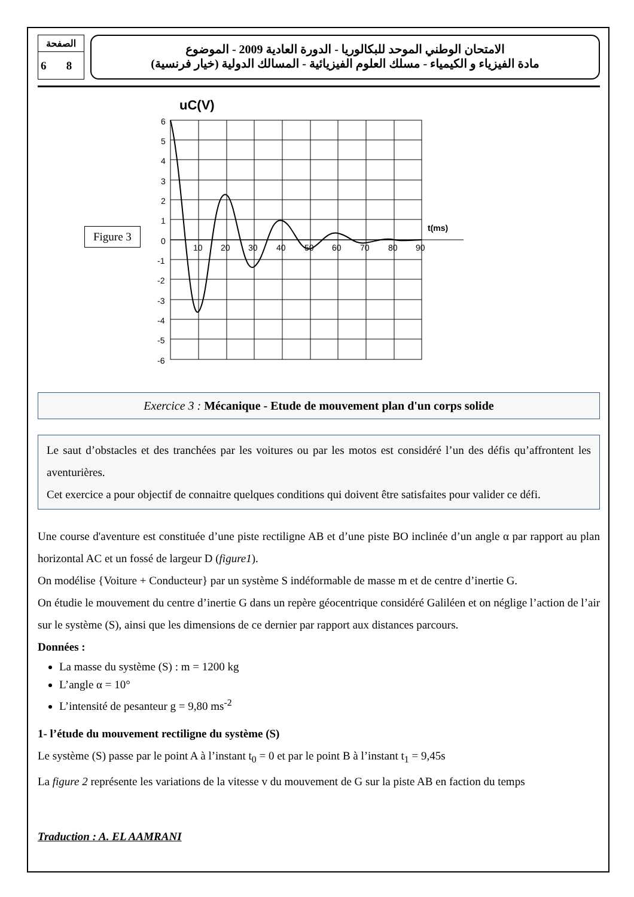الصفحة
6 8
الامتحان الوطني الموحد للبكالوريا - الدورة العادية 2009 - الموضوع
مادة الفيزياء و الكيمياء - مسلك العلوم الفيزيائية - المسالك الدولية (خيار فرنسية)
Figure 3
uC(V)
6
5
4
3
2
1
0
-1
-2
-3
-4
-5
-6
10
20
30
40
50
60
70
80
90
t(ms)
Exercice 3 : Mécanique - Etude de mouvement plan d'un corps solide
Le saut d’obstacles et des tranchées par les voitures ou par les motos est considéré l’un des défis qu’affrontent les aventurières.
Cet exercice a pour objectif de connaitre quelques conditions qui doivent être satisfaites pour valider ce défi.
Une course d'aventure est constituée d’une piste rectiligne AB et d’une piste BO inclinée d’un angle α par rapport au plan horizontal AC et un fossé de largeur D (figure1).
On modélise {Voiture + Conducteur} par un système S indéformable de masse m et de centre d’inertie G.
On étudie le mouvement du centre d’inertie G dans un repère géocentrique considéré Galiléen et on néglige l’action de l’air sur le système (S), ainsi que les dimensions de ce dernier par rapport aux distances parcours.
Données :
La masse du système (S) : m = 1200 kg
L’angle α = 10°
L’intensité de pesanteur g = 9,80 ms<sup>-2</sup>
1- l’étude du mouvement rectiligne du système (S)
Le système (S) passe par le point A à l’instant t<sub>0</sub> = 0 et par le point B à l’instant t<sub>1</sub> = 9,45s
La figure 2 représente les variations de la vitesse v du mouvement de G sur la piste AB en faction du temps
Traduction : A. EL AAMRANI